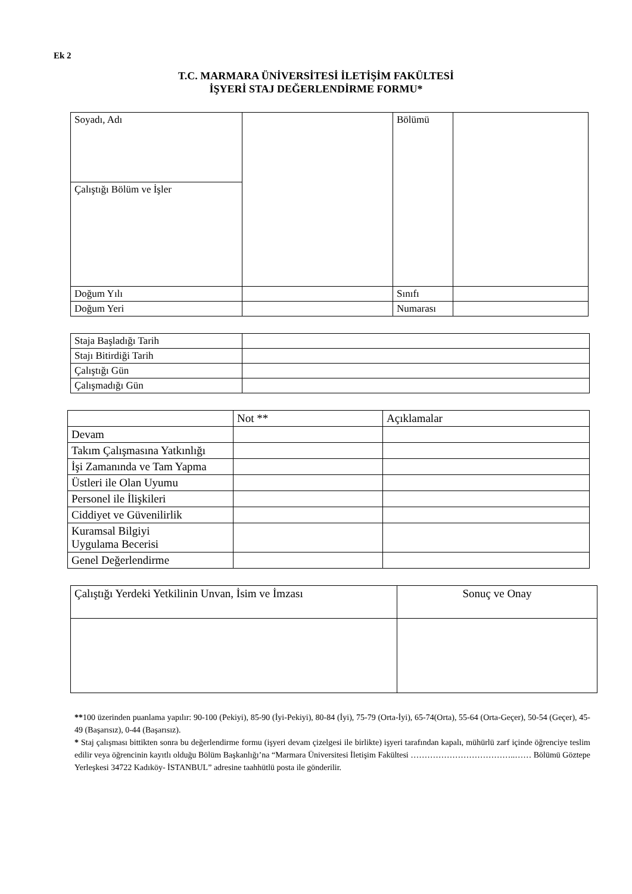Ek 2
T.C. MARMARA ÜNİVERSİTESİ İLETİŞİM FAKÜLTESİ
İŞYERİ STAJ DEĞERLENDİRME FORMU*
| Soyadı, Adı | | Bölümü | |
| Çalıştığı Bölüm ve İşler | | | |
| Doğum Yılı | | Sınıfı | |
| Doğum Yeri | | Numarası | |
| Staja Başladığı Tarih | |
| Stajı Bitirdiği Tarih | |
| Çalıştığı Gün | |
| Çalışmadığı Gün | |
| | Not ** | Açıklamalar |
| --- | --- | --- |
| Devam | | |
| Takım Çalışmasına Yatkınlığı | | |
| İşi Zamanında ve Tam Yapma | | |
| Üstleri ile Olan Uyumu | | |
| Personel ile İlişkileri | | |
| Ciddiyet ve Güvenilirlik | | |
| Kuramsal Bilgiyi Uygulama Becerisi | | |
| Genel Değerlendirme | | |
| Çalıştığı Yerdeki Yetkilinin Unvan, İsim ve İmzası | Sonuç ve Onay |
| --- | --- |
**100 üzerinden puanlama yapılır: 90-100 (Pekiyi), 85-90 (İyi-Pekiyi), 80-84 (İyi), 75-79 (Orta-İyi), 65-74(Orta), 55-64 (Orta-Geçer), 50-54 (Geçer), 45-49 (Başarısız), 0-44 (Başarısız).
* Staj çalışması bittikten sonra bu değerlendirme formu (işyeri devam çizelgesi ile birlikte) işyeri tarafından kapalı, mühürlü zarf içinde öğrenciye teslim edilir veya öğrencinin kayıtlı olduğu Bölüm Başkanlığı’na “Marmara Üniversitesi İletişim Fakültesi ………………………………..…… Bölümü Göztepe Yerleşkesi 34722 Kadıköy- İSTANBUL” adresine taahhütlü posta ile gönderilir.